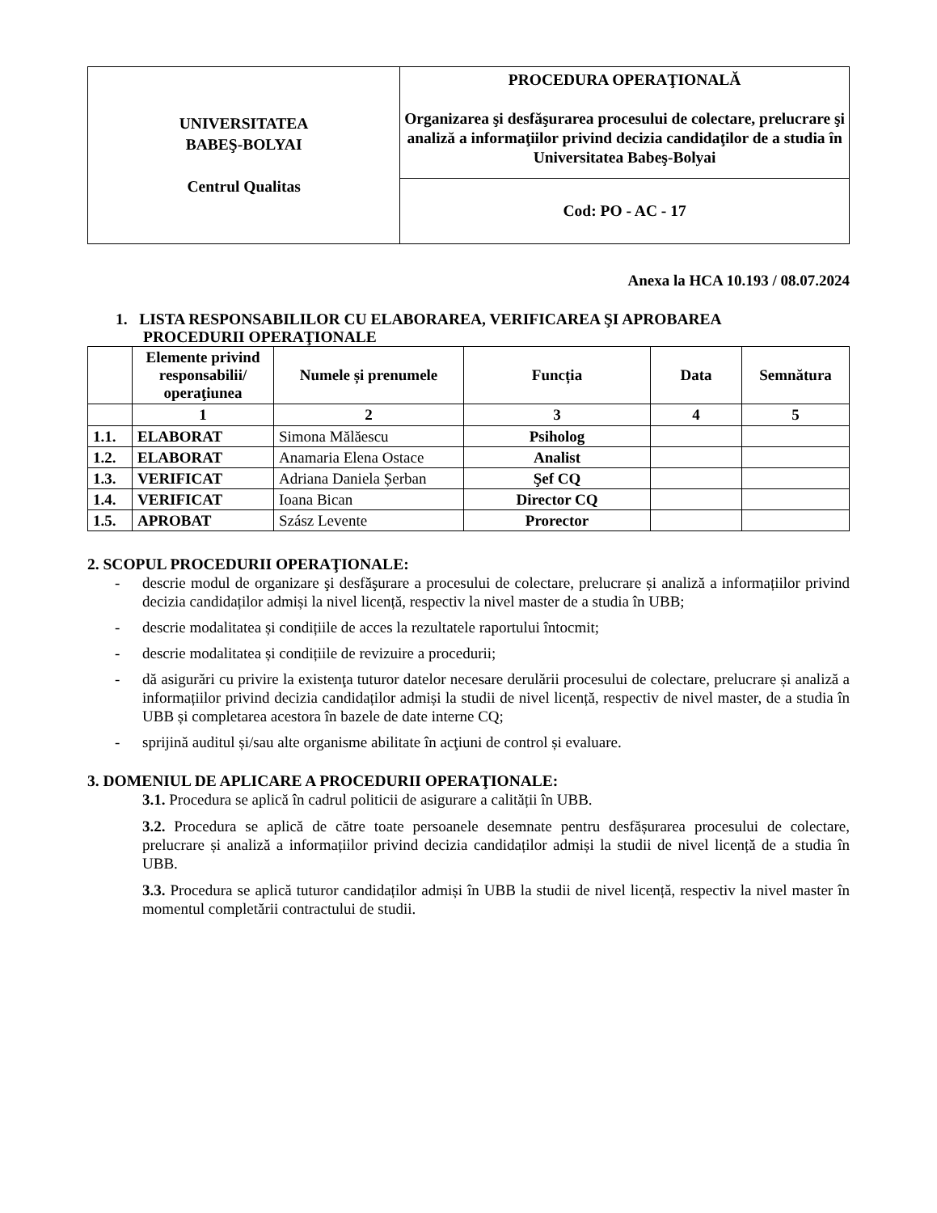| UNIVERSITATEA BABEŞ-BOLYAI Centrul Qualitas | PROCEDURA OPERAŢIONALĂ Organizarea şi desfăşurarea procesului de colectare, prelucrare şi analiză a informaţiilor privind decizia candidaţilor de a studia în Universitatea Babeş-Bolyai |
| | Cod: PO - AC - 17 |
Anexa la HCA 10.193 / 08.07.2024
1. LISTA RESPONSABILILOR CU ELABORAREA, VERIFICAREA ŞI APROBAREA
PROCEDURII OPERAŢIONALE
| | Elemente privind responsabilii/ operaţiunea | Numele și prenumele | Funcția | Data | Semnătura |
| --- | --- | --- | --- | --- | --- |
| | 1 | 2 | 3 | 4 | 5 |
| 1.1. | ELABORAT | Simona Mălăescu | Psiholog | | |
| 1.2. | ELABORAT | Anamaria Elena Ostace | Analist | | |
| 1.3. | VERIFICAT | Adriana Daniela Șerban | Şef CQ | | |
| 1.4. | VERIFICAT | Ioana Bican | Director CQ | | |
| 1.5. | APROBAT | Szász Levente | Prorector | | |
2. SCOPUL PROCEDURII OPERAŢIONALE:
- descrie modul de organizare şi desfăşurare a procesului de colectare, prelucrare și analiză a informațiilor privind decizia candidaților admiși la nivel licență, respectiv la nivel master de a studia în UBB;
- descrie modalitatea și condițiile de acces la rezultatele raportului întocmit;
- descrie modalitatea și condițiile de revizuire a procedurii;
- dă asigurări cu privire la existenţa tuturor datelor necesare derulării procesului de colectare, prelucrare și analiză a informațiilor privind decizia candidaților admiși la studii de nivel licență, respectiv de nivel master, de a studia în UBB și completarea acestora în bazele de date interne CQ;
- sprijină auditul și/sau alte organisme abilitate în acţiuni de control și evaluare.
3. DOMENIUL DE APLICARE A PROCEDURII OPERAŢIONALE:
3.1. Procedura se aplică în cadrul politicii de asigurare a calității în UBB.
3.2. Procedura se aplică de către toate persoanele desemnate pentru desfășurarea procesului de colectare, prelucrare și analiză a informațiilor privind decizia candidaților admiși la studii de nivel licență de a studia în UBB.
3.3. Procedura se aplică tuturor candidaților admiși în UBB la studii de nivel licență, respectiv la nivel master în momentul completării contractului de studii.